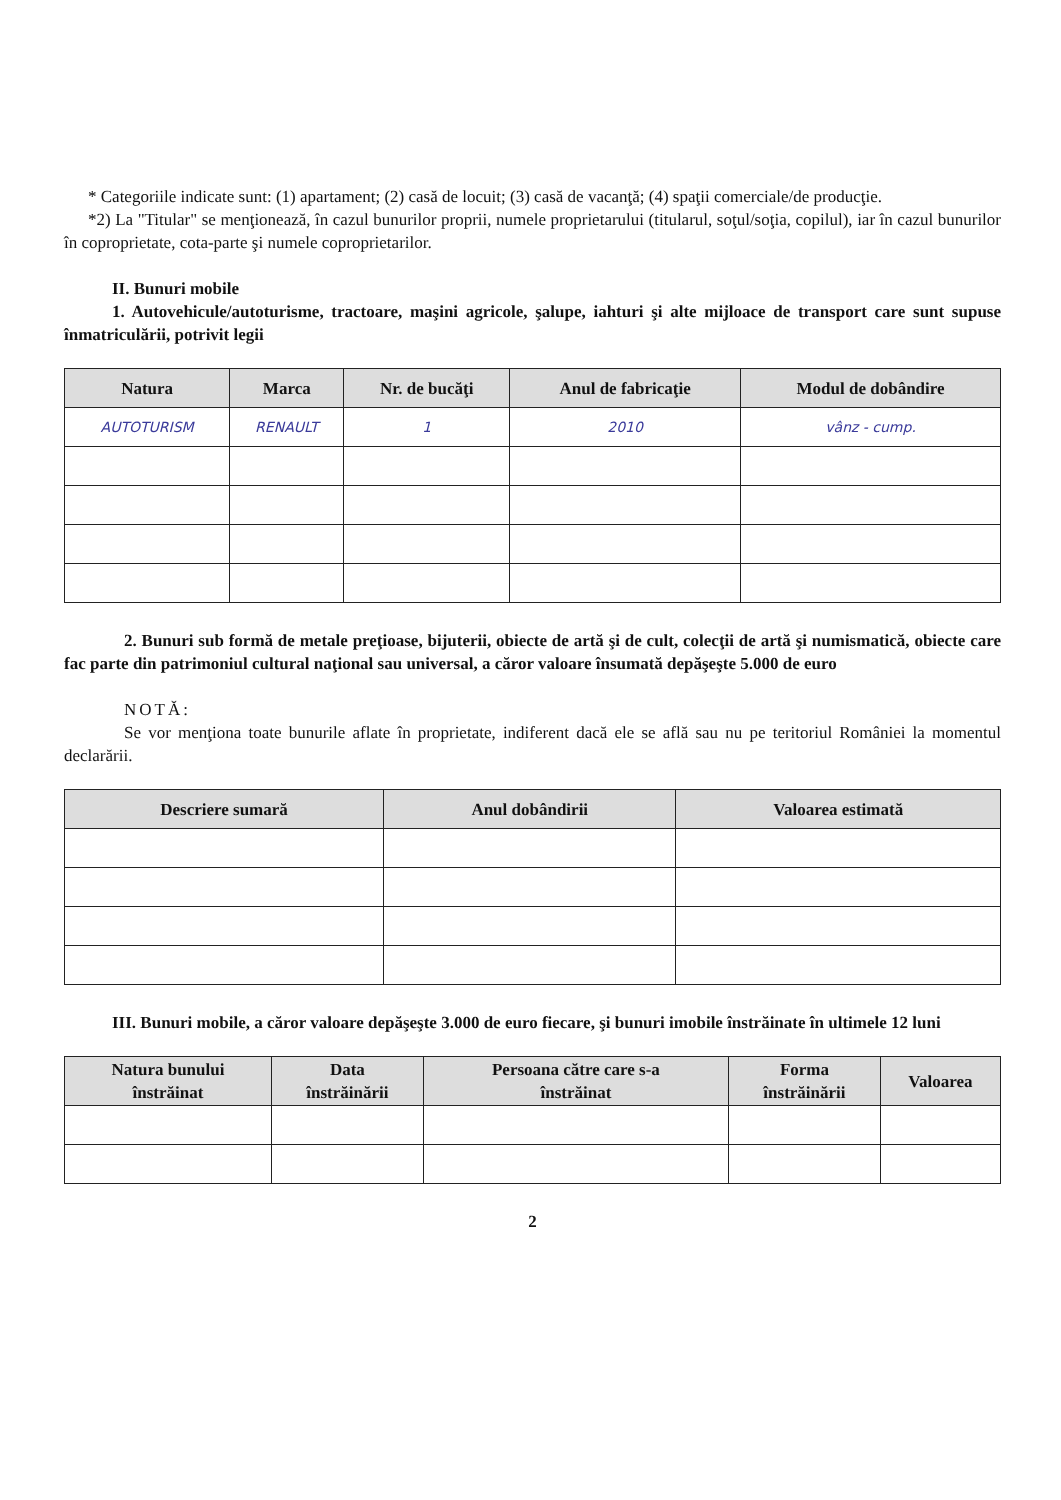* Categoriile indicate sunt: (1) apartament; (2) casă de locuit; (3) casă de vacanţă; (4) spaţii comerciale/de producţie.
*2) La "Titular" se menţionează, în cazul bunurilor proprii, numele proprietarului (titularul, soţul/soţia, copilul), iar în cazul bunurilor în coproprietate, cota-parte şi numele coproprietarilor.
II. Bunuri mobile
1. Autovehicule/autoturisme, tractoare, maşini agricole, şalupe, iahturi şi alte mijloace de transport care sunt supuse înmatriculării, potrivit legii
| Natura | Marca | Nr. de bucăţi | Anul de fabricaţie | Modul de dobândire |
| --- | --- | --- | --- | --- |
| AUTOTURISM | RENAULT | 1 | 2010 | vânz - cump. |
2. Bunuri sub formă de metale preţioase, bijuterii, obiecte de artă şi de cult, colecţii de artă şi numismatică, obiecte care fac parte din patrimoniul cultural naţional sau universal, a căror valoare însumată depăşeşte 5.000 de euro
NOTĂ:
Se vor menţiona toate bunurile aflate în proprietate, indiferent dacă ele se află sau nu pe teritoriul României la momentul declarării.
| Descriere sumară | Anul dobândirii | Valoarea estimată |
| --- | --- | --- |
III. Bunuri mobile, a căror valoare depăşeşte 3.000 de euro fiecare, şi bunuri imobile înstrăinate în ultimele 12 luni
| Natura bunului înstrăinat | Data înstrăinării | Persoana către care s-a înstrăinat | Forma înstrăinării | Valoarea |
| --- | --- | --- | --- | --- |
2